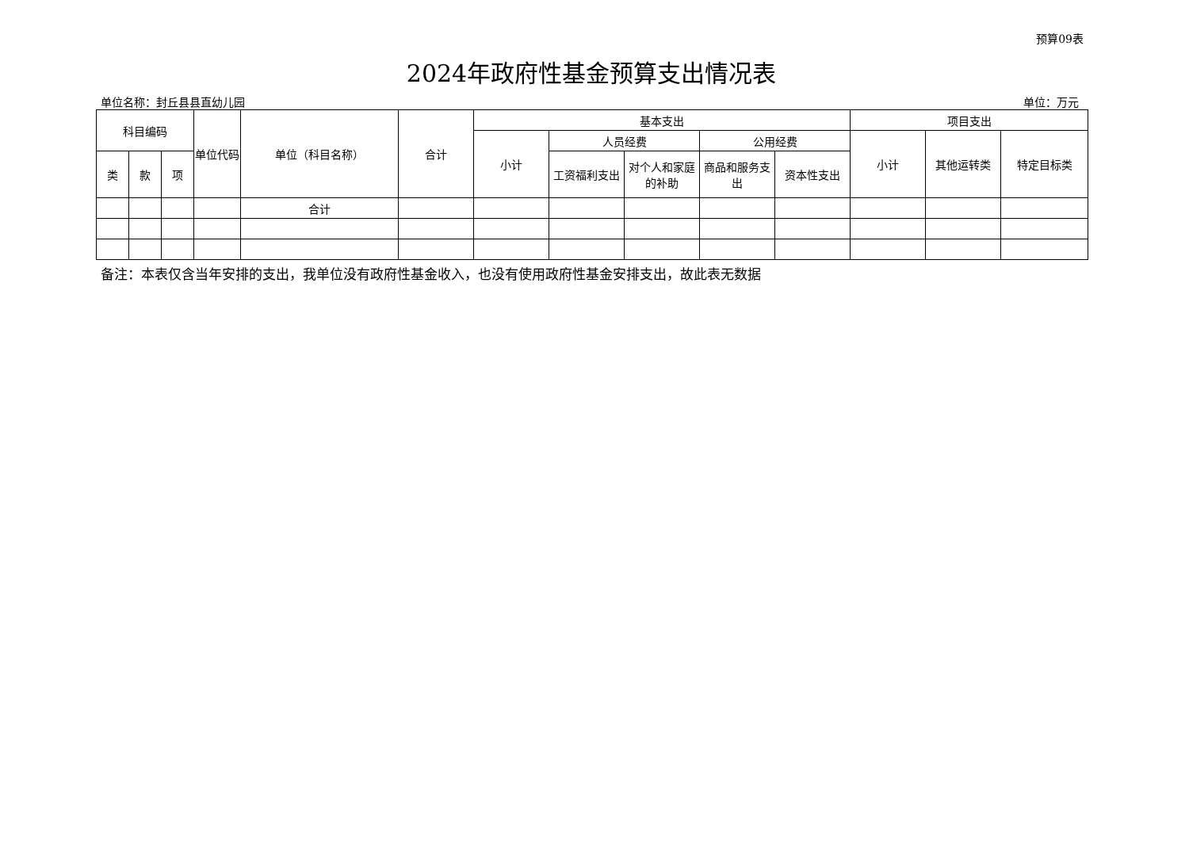预算09表
2024年政府性基金预算支出情况表
单位名称：封丘县县直幼儿园 单位：万元
| 科目编码 | | | 单位代码 | 单位（科目名称） | 合计 | 基本支出 | | | | | 项目支出 | | |
| --- | --- | --- | --- | --- | --- | --- | --- | --- | --- | --- | --- | --- | --- |
| | | | | | | 小计 | 人员经费 | | 公用经费 | | 小计 | 其他运转类 | 特定目标类 |
| 类 | 款 | 项 | | | | | 工资福利支出 | 对个人和家庭的补助 | 商品和服务支出 | 资本性支出 | | | |
| | | | | 合计 | | | | | | | | | |
备注：本表仅含当年安排的支出，我单位没有政府性基金收入，也没有使用政府性基金安排支出，故此表无数据